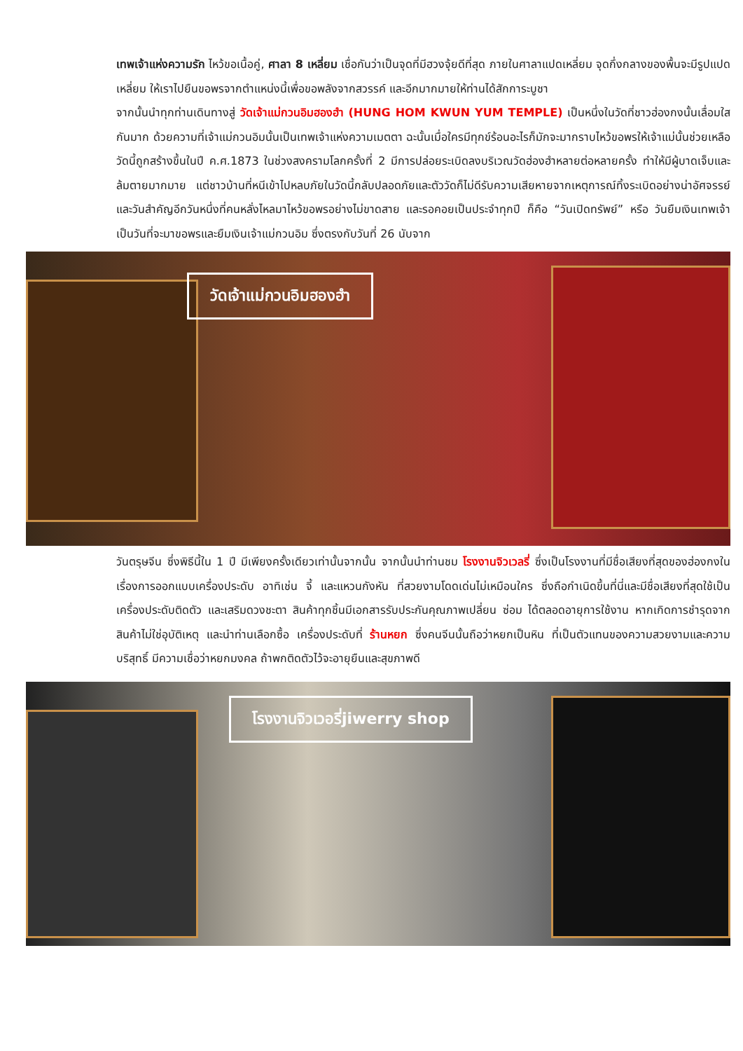เทพเจ้าแห่งความรัก ไหว้ขอเนื้อคู่, ศาลา 8 เหลี่ยม เชื่อกันว่าเป็นจุดที่มีฮวงจุ้ยดีที่สุด ภายในศาลาแปดเหลี่ยม จุดกึ่งกลางของพื้นจะมีรูปแปดเหลี่ยม ให้เราไปยืนขอพรจากตำแหน่งนี้เพื่อขอพลังจากสวรรค์ และอีกมากมายให้ท่านได้สักการะบูชา
จากนั้นนำทุกท่านเดินทางสู่ วัดเจ้าแม่กวนอิมฮองฮำ (HUNG HOM KWUN YUM TEMPLE) เป็นหนึ่งในวัดที่ชาวฮ่องกงนั้นเลื่อมใสกันมาก ด้วยความที่เจ้าแม่กวนอิมนั้นเป็นเทพเจ้าแห่งความเมตตา ฉะนั้นเมื่อใครมีทุกข์ร้อนอะไรก็มักจะมากราบไหว้ขอพรให้เจ้าแม่นั้นช่วยเหลือ วัดนี้ถูกสร้างขึ้นในปี ค.ศ.1873 ในช่วงสงครามโลกครั้งที่ 2 มีการปล่อยระเบิดลงบริเวณวัดฮ่องฮำหลายต่อหลายครั้ง ทำให้มีผู้บาดเจ็บและล้มตายมากมาย แต่ชาวบ้านที่หนีเข้าไปหลบภัยในวัดนี้กลับปลอดภัยและตัววัดก็ไม่ดีรับความเสียหายจากเหตุการณ์ทิ้งระเบิดอย่างน่าอัศจรรย์ และวันสำคัญอีกวันหนึ่งที่คนหลั่งไหลมาไหว้ขอพรอย่างไม่ขาดสาย และรอคอยเป็นประจำทุกปี ก็คือ “วันเปิดทรัพย์” หรือ วันยืมเงินเทพเจ้า เป็นวันที่จะมาขอพรและยืมเงินเจ้าแม่กวนอิม ซึ่งตรงกับวันที่ 26 นับจาก
วัดเจ้าแม่กวนอิมฮองฮำ
วันตรุษจีน ซึ่งพิธีนี้ใน 1 ปี มีเพียงครั้งเดียวเท่านั้นจากนั้น จากนั้นนำท่านชม โรงงานจิวเวลรี่ ซึ่งเป็นโรงงานที่มีชื่อเสียงที่สุดของฮ่องกงในเรื่องการออกแบบเครื่องประดับ อาทิเช่น จี้ และแหวนกังหัน ที่สวยงามโดดเด่นไม่เหมือนใคร ซึ่งถือกำเนิดขึ้นที่นี่และมีชื่อเสียงที่สุดใช้เป็นเครื่องประดับติดตัว และเสริมดวงชะตา สินค้าทุกชิ้นมีเอกสารรับประกันคุณภาพเปลี่ยน ซ่อม ได้ตลอดอายุการใช้งาน หากเกิดการชำรุดจากสินค้าไม่ใช่อุบัติเหตุ และนำท่านเลือกซื้อ เครื่องประดับที่ ร้านหยก ซึ่งคนจีนนั้นถือว่าหยกเป็นหิน ที่เป็นตัวแทนของความสวยงามและความบริสุทธิ์ มีความเชื่อว่าหยกมงคล ถ้าพกติดตัวไว้จะอายุยืนและสุขภาพดี
โรงงานจิวเวอรี่jiwerry shop